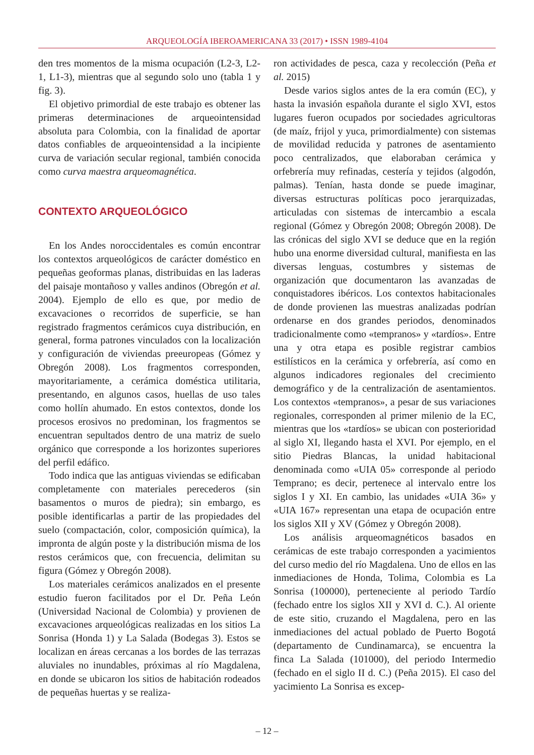ARQUEOLOGÍA IBEROAMERICANA 33 (2017) • ISSN 1989-4104
den tres momentos de la misma ocupación (L2-3, L2-1, L1-3), mientras que al segundo solo uno (tabla 1 y fig. 3).
El objetivo primordial de este trabajo es obtener las primeras determinaciones de arqueointensidad absoluta para Colombia, con la finalidad de aportar datos confiables de arqueointensidad a la incipiente curva de variación secular regional, también conocida como curva maestra arqueomagnética.
CONTEXTO ARQUEOLÓGICO
En los Andes noroccidentales es común encontrar los contextos arqueológicos de carácter doméstico en pequeñas geoformas planas, distribuidas en las laderas del paisaje montañoso y valles andinos (Obregón et al. 2004). Ejemplo de ello es que, por medio de excavaciones o recorridos de superficie, se han registrado fragmentos cerámicos cuya distribución, en general, forma patrones vinculados con la localización y configuración de viviendas preeuropeas (Gómez y Obregón 2008). Los fragmentos corresponden, mayoritariamente, a cerámica doméstica utilitaria, presentando, en algunos casos, huellas de uso tales como hollín ahumado. En estos contextos, donde los procesos erosivos no predominan, los fragmentos se encuentran sepultados dentro de una matriz de suelo orgánico que corresponde a los horizontes superiores del perfil edáfico.
Todo indica que las antiguas viviendas se edificaban completamente con materiales perecederos (sin basamentos o muros de piedra); sin embargo, es posible identificarlas a partir de las propiedades del suelo (compactación, color, composición química), la impronta de algún poste y la distribución misma de los restos cerámicos que, con frecuencia, delimitan su figura (Gómez y Obregón 2008).
Los materiales cerámicos analizados en el presente estudio fueron facilitados por el Dr. Peña León (Universidad Nacional de Colombia) y provienen de excavaciones arqueológicas realizadas en los sitios La Sonrisa (Honda 1) y La Salada (Bodegas 3). Estos se localizan en áreas cercanas a los bordes de las terrazas aluviales no inundables, próximas al río Magdalena, en donde se ubicaron los sitios de habitación rodeados de pequeñas huertas y se realiza-
ron actividades de pesca, caza y recolección (Peña et al. 2015)
Desde varios siglos antes de la era común (EC), y hasta la invasión española durante el siglo XVI, estos lugares fueron ocupados por sociedades agricultoras (de maíz, frijol y yuca, primordialmente) con sistemas de movilidad reducida y patrones de asentamiento poco centralizados, que elaboraban cerámica y orfebrería muy refinadas, cestería y tejidos (algodón, palmas). Tenían, hasta donde se puede imaginar, diversas estructuras políticas poco jerarquizadas, articuladas con sistemas de intercambio a escala regional (Gómez y Obregón 2008; Obregón 2008). De las crónicas del siglo XVI se deduce que en la región hubo una enorme diversidad cultural, manifiesta en las diversas lenguas, costumbres y sistemas de organización que documentaron las avanzadas de conquistadores ibéricos. Los contextos habitacionales de donde provienen las muestras analizadas podrían ordenarse en dos grandes periodos, denominados tradicionalmente como «tempranos» y «tardíos». Entre una y otra etapa es posible registrar cambios estilísticos en la cerámica y orfebrería, así como en algunos indicadores regionales del crecimiento demográfico y de la centralización de asentamientos. Los contextos «tempranos», a pesar de sus variaciones regionales, corresponden al primer milenio de la EC, mientras que los «tardíos» se ubican con posterioridad al siglo XI, llegando hasta el XVI. Por ejemplo, en el sitio Piedras Blancas, la unidad habitacional denominada como «UIA 05» corresponde al periodo Temprano; es decir, pertenece al intervalo entre los siglos I y XI. En cambio, las unidades «UIA 36» y «UIA 167» representan una etapa de ocupación entre los siglos XII y XV (Gómez y Obregón 2008).
Los análisis arqueomagnéticos basados en cerámicas de este trabajo corresponden a yacimientos del curso medio del río Magdalena. Uno de ellos en las inmediaciones de Honda, Tolima, Colombia es La Sonrisa (100000), perteneciente al periodo Tardío (fechado entre los siglos XII y XVI d. C.). Al oriente de este sitio, cruzando el Magdalena, pero en las inmediaciones del actual poblado de Puerto Bogotá (departamento de Cundinamarca), se encuentra la finca La Salada (101000), del periodo Intermedio (fechado en el siglo II d. C.) (Peña 2015). El caso del yacimiento La Sonrisa es excep-
– 12 –